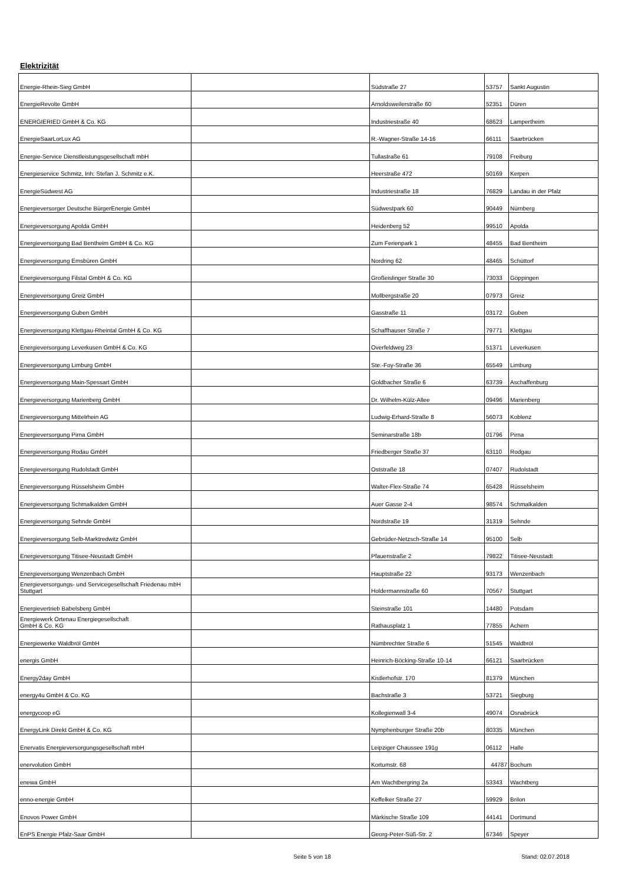Elektrizität
| Energie-Rhein-Sieg GmbH | | Südstraße 27 | 53757 | Sankt Augustin |
| EnergieRevolte GmbH | | Arnoldsweilerstraße 60 | 52351 | Düren |
| ENERGIERIED GmbH & Co. KG | | Industriestraße 40 | 68623 | Lampertheim |
| EnergieSaarLorLux AG | | R.-Wagner-Straße 14-16 | 66111 | Saarbrücken |
| Energie-Service Dienstleistungsgesellschaft mbH | | Tullastraße 61 | 79108 | Freiburg |
| Energieservice Schmitz, Inh: Stefan J. Schmitz e.K. | | Heerstraße 472 | 50169 | Kerpen |
| EnergieSüdwest AG | | Industriestraße 18 | 76829 | Landau in der Pfalz |
| Energieversorger Deutsche BürgerEnergie GmbH | | Südwestpark 60 | 90449 | Nürnberg |
| Energieversorgung Apolda GmbH | | Heidenberg 52 | 99510 | Apolda |
| Energieversorgung Bad Bentheim GmbH & Co. KG | | Zum Ferienpark 1 | 48455 | Bad Bentheim |
| Energieversorgung Emsbüren GmbH | | Nordring 62 | 48465 | Schüttorf |
| Energieversorgung Filstal GmbH & Co. KG | | Großeislinger Straße 30 | 73033 | Göppingen |
| Energieversorgung Greiz GmbH | | Mollbergstraße 20 | 07973 | Greiz |
| Energieversorgung Guben GmbH | | Gasstraße 11 | 03172 | Guben |
| Energieversorgung Klettgau-Rheintal GmbH & Co. KG | | Schaffhauser Straße 7 | 79771 | Klettgau |
| Energieversorgung Leverkusen GmbH & Co. KG | | Overfeldweg 23 | 51371 | Leverkusen |
| Energieversorgung Limburg GmbH | | Ste.-Foy-Straße 36 | 65549 | Limburg |
| Energieversorgung Main-Spessart GmbH | | Goldbacher Straße 6 | 63739 | Aschaffenburg |
| Energieversorgung Marienberg GmbH | | Dr. Wilhelm-Külz-Allee | 09496 | Marienberg |
| Energieversorgung Mittelrhein AG | | Ludwig-Erhard-Straße 8 | 56073 | Koblenz |
| Energieversorgung Pirna GmbH | | Seminarstraße 18b | 01796 | Pirna |
| Energieversorgung Rodau GmbH | | Friedberger Straße 37 | 63110 | Rodgau |
| Energieversorgung Rudolstadt GmbH | | Oststraße 18 | 07407 | Rudolstadt |
| Energieversorgung Rüsselsheim GmbH | | Walter-Flex-Straße 74 | 65428 | Rüsselsheim |
| Energieversorgung Schmalkalden GmbH | | Auer Gasse 2-4 | 98574 | Schmalkalden |
| Energieversorgung Sehnde GmbH | | Nordstraße 19 | 31319 | Sehnde |
| Energieversorgung Selb-Marktredwitz GmbH | | Gebrüder-Netzsch-Straße 14 | 95100 | Selb |
| Energieversorgung Titisee-Neustadt GmbH | | Pfauenstraße 2 | 79822 | Titisee-Neustadt |
| Energieversorgung Wenzenbach GmbH | | Hauptstraße 22 | 93173 | Wenzenbach |
| Energieversorgungs- und Servicegesellschaft Friedenau mbH Stuttgart | | Holdermannstraße 60 | 70567 | Stuttgart |
| Energievertrieb Babelsberg GmbH | | Steinstraße 101 | 14480 | Potsdam |
| Energiewerk Ortenau Energiegesellschaft GmbH & Co. KG | | Rathausplatz 1 | 77855 | Achern |
| Energiewerke Waldbröl GmbH | | Nümbrechter Straße 6 | 51545 | Waldbröl |
| energis GmbH | | Heinrich-Böcking-Straße 10-14 | 66121 | Saarbrücken |
| Energy2day GmbH | | Kistlerhofstr. 170 | 81379 | München |
| energy4u GmbH & Co. KG | | Bachstraße 3 | 53721 | Siegburg |
| energycoop eG | | Kollegienwall 3-4 | 49074 | Osnabrück |
| EnergyLink Direkt GmbH & Co. KG | | Nymphenburger Straße 20b | 80335 | München |
| Enervatis Energieversorgungsgesellschaft mbH | | Leipziger Chaussee 191g | 06112 | Halle |
| enervolution GmbH | | Kortumstr. 68 | 44787 | Bochum |
| enewa GmbH | | Am Wachtbergring 2a | 53343 | Wachtberg |
| enno-energie GmbH | | Keffelker Straße 27 | 59929 | Brilon |
| Enovos Power GmbH | | Märkische Straße 109 | 44141 | Dortmund |
| EnPS Energie Pfalz-Saar GmbH | | Georg-Peter-Süß-Str. 2 | 67346 | Speyer |
Seite 5 von 18 Stand: 02.07.2018